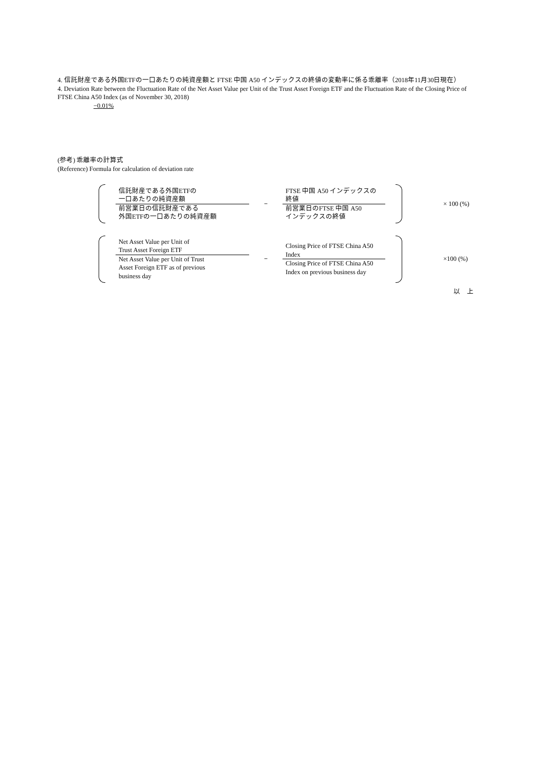4. 信託財産である外国ETFの一口あたりの純資産額と FTSE 中国 A50 インデックスの終値の変動率に係る乖離率（2018年11月30日現在）
4. Deviation Rate between the Fluctuation Rate of the Net Asset Value per Unit of the Trust Asset Foreign ETF and the Fluctuation Rate of the Closing Price of FTSE China A50 Index (as of November 30, 2018)
−0.01%
(参考) 乖離率の計算式
(Reference) Formula for calculation of deviation rate
信託財産である外国ETFの
一口あたりの純資産額
前営業日の信託財産である
外国ETFの一口あたりの純資産額
−
FTSE 中国 A50 インデックスの
終値
前営業日のFTSE 中国 A50
インデックスの終値
× 100 (%)
Net Asset Value per Unit of
Trust Asset Foreign ETF
Net Asset Value per Unit of Trust
Asset Foreign ETF as of previous
business day
−
Closing Price of FTSE China A50
Index
Closing Price of FTSE China A50
Index on previous business day
×100 (%)
以　上